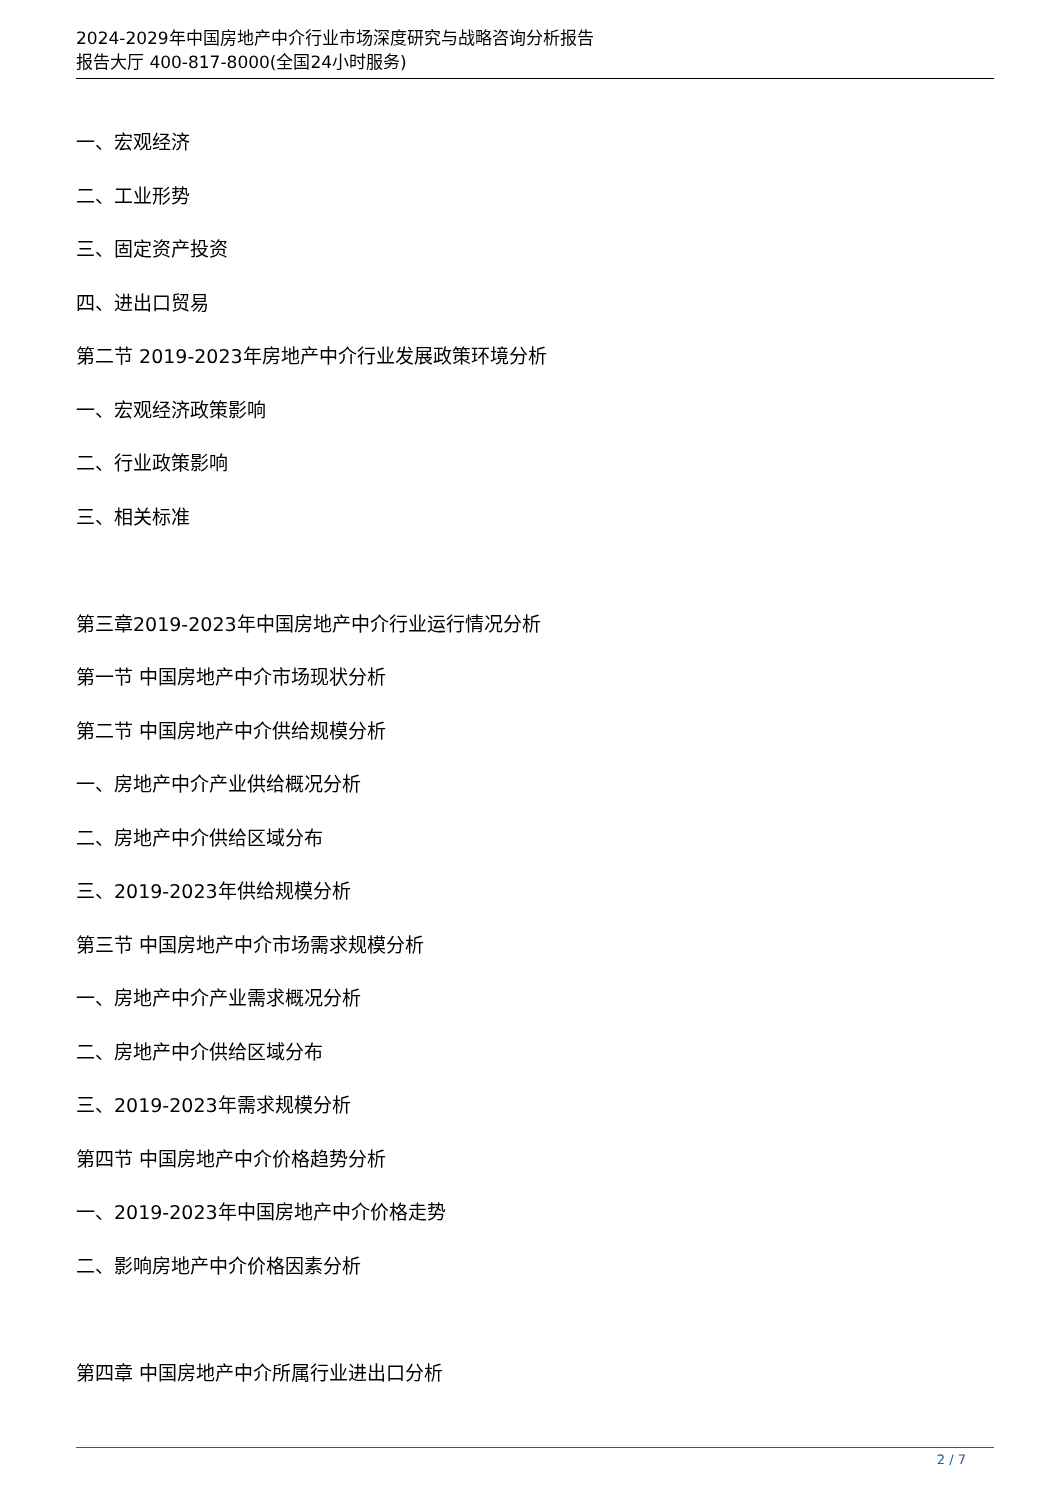2024-2029年中国房地产中介行业市场深度研究与战略咨询分析报告
报告大厅 400-817-8000(全国24小时服务)
一、宏观经济
二、工业形势
三、固定资产投资
四、进出口贸易
第二节 2019-2023年房地产中介行业发展政策环境分析
一、宏观经济政策影响
二、行业政策影响
三、相关标准
第三章2019-2023年中国房地产中介行业运行情况分析
第一节 中国房地产中介市场现状分析
第二节 中国房地产中介供给规模分析
一、房地产中介产业供给概况分析
二、房地产中介供给区域分布
三、2019-2023年供给规模分析
第三节 中国房地产中介市场需求规模分析
一、房地产中介产业需求概况分析
二、房地产中介供给区域分布
三、2019-2023年需求规模分析
第四节 中国房地产中介价格趋势分析
一、2019-2023年中国房地产中介价格走势
二、影响房地产中介价格因素分析
第四章 中国房地产中介所属行业进出口分析
2 / 7